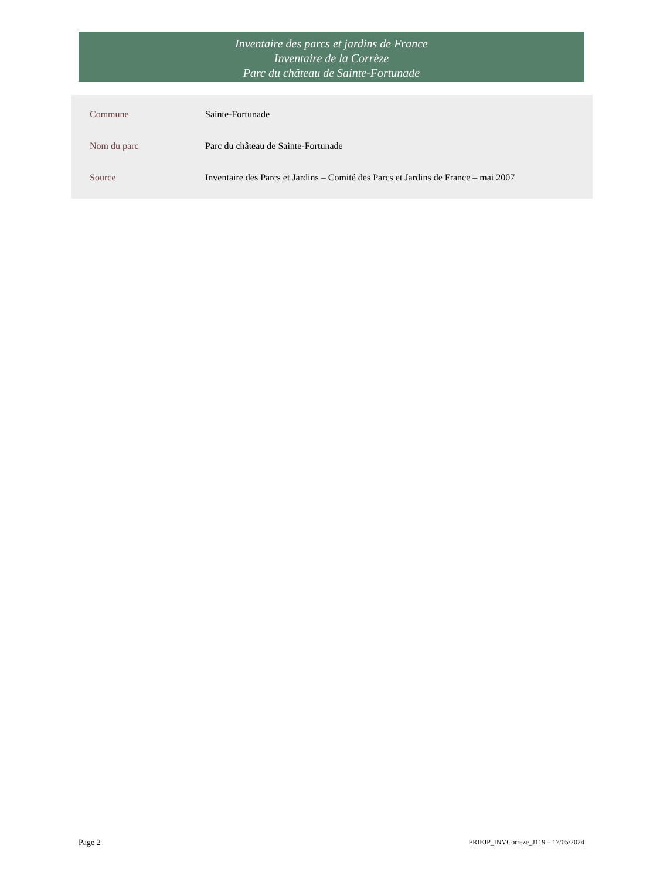Inventaire des parcs et jardins de France
Inventaire de la Corrèze
Parc du château de Sainte-Fortunade
| Commune | Sainte-Fortunade |
| Nom du parc | Parc du château de Sainte-Fortunade |
| Source | Inventaire des Parcs et Jardins – Comité des Parcs et Jardins de France – mai 2007 |
Page 2 FRIEJP_INVCorreze_J119 – 17/05/2024